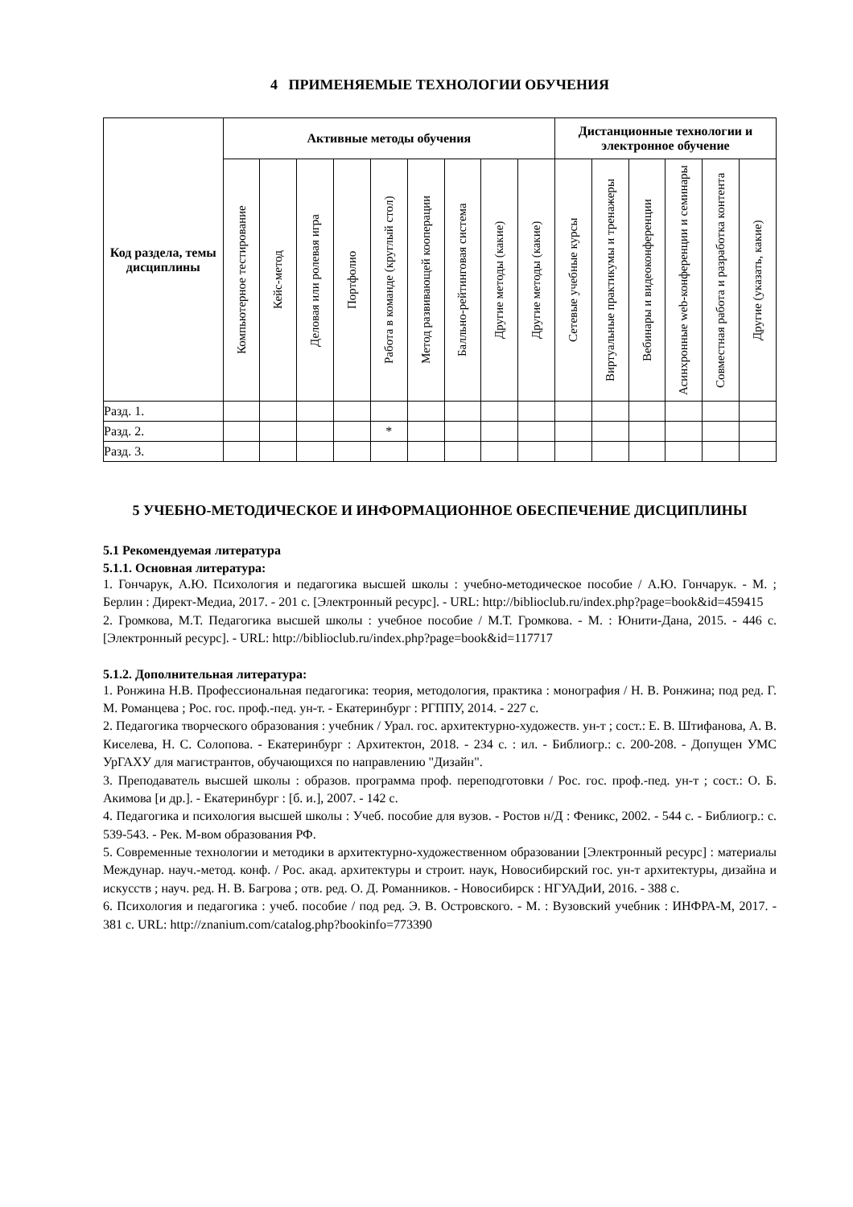4 ПРИМЕНЯЕМЫЕ ТЕХНОЛОГИИ ОБУЧЕНИЯ
| Код раздела, темы дисциплины | Активные методы обучения | | | | | | | | | Дистанционные технологии и электронное обучение | | | | | |
| --- | --- | --- | --- | --- | --- | --- | --- | --- | --- | --- | --- | --- | --- | --- | --- |
| | Компьютерное тестирование | Кейс-метод | Деловая или ролевая игра | Портфолио | Работа в команде (круглый стол) | Метод развивающей кооперации | Балльно-рейтинговая система | Другие методы (какие) | Другие методы (какие) | Сетевые учебные курсы | Виртуальные практикумы и тренажеры | Вебинары и видеоконференции | Асинхронные web-конференции и семинары | Совместная работа и разработка контента | Другие (указать, какие) |
| Разд. 1. | | | | | | | | | | | | | | | |
| Разд. 2. | | | | | * | | | | | | | | | | |
| Разд. 3. | | | | | | | | | | | | | | | |
5 УЧЕБНО-МЕТОДИЧЕСКОЕ И ИНФОРМАЦИОННОЕ ОБЕСПЕЧЕНИЕ ДИСЦИПЛИНЫ
5.1 Рекомендуемая литература
5.1.1. Основная литература:
1. Гончарук, А.Ю. Психология и педагогика высшей школы : учебно-методическое пособие / А.Ю. Гончарук. - М. ; Берлин : Директ-Медиа, 2017. - 201 с. [Электронный ресурс]. - URL: http://biblioclub.ru/index.php?page=book&id=459415
2. Громкова, М.Т. Педагогика высшей школы : учебное пособие / М.Т. Громкова. - М. : Юнити-Дана, 2015. - 446 с. [Электронный ресурс]. - URL: http://biblioclub.ru/index.php?page=book&id=117717
5.1.2. Дополнительная литература:
1. Ронжина Н.В. Профессиональная педагогика: теория, методология, практика : монография / Н. В. Ронжина; под ред. Г. М. Романцева ; Рос. гос. проф.-пед. ун-т. - Екатеринбург : РГППУ, 2014. - 227 с.
2. Педагогика творческого образования : учебник / Урал. гос. архитектурно-художеств. ун-т ; сост.: Е. В. Штифанова, А. В. Киселева, Н. С. Солопова. - Екатеринбург : Архитектон, 2018. - 234 с. : ил. - Библиогр.: с. 200-208. - Допущен УМС УрГАХУ для магистрантов, обучающихся по направлению "Дизайн".
3. Преподаватель высшей школы : образов. программа проф. переподготовки / Рос. гос. проф.-пед. ун-т ; сост.: О. Б. Акимова [и др.]. - Екатеринбург : [б. и.], 2007. - 142 с.
4. Педагогика и психология высшей школы : Учеб. пособие для вузов. - Ростов н/Д : Феникс, 2002. - 544 с. - Библиогр.: с. 539-543. - Рек. М-вом образования РФ.
5. Современные технологии и методики в архитектурно-художественном образовании [Электронный ресурс] : материалы Междунар. науч.-метод. конф. / Рос. акад. архитектуры и строит. наук, Новосибирский гос. ун-т архитектуры, дизайна и искусств ; науч. ред. Н. В. Багрова ; отв. ред. О. Д. Романников. - Новосибирск : НГУАДиИ, 2016. - 388 с.
6. Психология и педагогика : учеб. пособие / под ред. Э. В. Островского. - М. : Вузовский учебник : ИНФРА-М, 2017. - 381 с. URL: http://znanium.com/catalog.php?bookinfo=773390